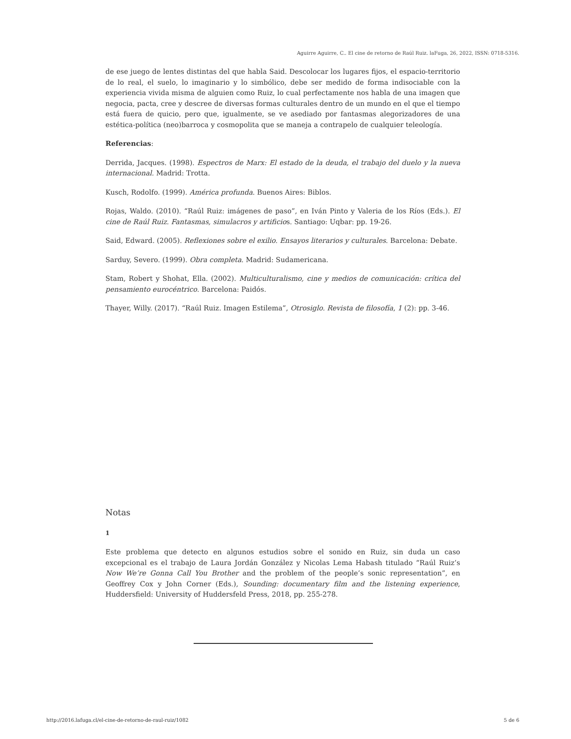Aguirre Aguirre, C.. El cine de retorno de Raúl Ruiz. laFuga, 26, 2022, ISSN: 0718-5316.
de ese juego de lentes distintas del que habla Said. Descolocar los lugares fijos, el espacio-territorio de lo real, el suelo, lo imaginario y lo simbólico, debe ser medido de forma indisociable con la experiencia vivida misma de alguien como Ruiz, lo cual perfectamente nos habla de una imagen que negocia, pacta, cree y descree de diversas formas culturales dentro de un mundo en el que el tiempo está fuera de quicio, pero que, igualmente, se ve asediado por fantasmas alegorizadores de una estética-política (neo)barroca y cosmopolita que se maneja a contrapelo de cualquier teleología.
Referencias:
Derrida, Jacques. (1998). Espectros de Marx: El estado de la deuda, el trabajo del duelo y la nueva internacional. Madrid: Trotta.
Kusch, Rodolfo. (1999). América profunda. Buenos Aires: Biblos.
Rojas, Waldo. (2010). “Raúl Ruiz: imágenes de paso”, en Iván Pinto y Valeria de los Ríos (Eds.). El cine de Raúl Ruiz. Fantasmas, simulacros y artificios. Santiago: Uqbar: pp. 19-26.
Said, Edward. (2005). Reflexiones sobre el exilio. Ensayos literarios y culturales. Barcelona: Debate.
Sarduy, Severo. (1999). Obra completa. Madrid: Sudamericana.
Stam, Robert y Shohat, Ella. (2002). Multiculturalismo, cine y medios de comunicación: crítica del pensamiento eurocéntrico. Barcelona: Paidós.
Thayer, Willy. (2017). “Raúl Ruiz. Imagen Estilema”, Otrosiglo. Revista de filosofía, 1 (2): pp. 3-46.
Notas
1
Este problema que detecto en algunos estudios sobre el sonido en Ruiz, sin duda un caso excepcional es el trabajo de Laura Jordán González y Nicolas Lema Habash titulado “Raúl Ruiz’s Now We’re Gonna Call You Brother and the problem of the people’s sonic representation”, en Geoffrey Cox y John Corner (Eds.), Sounding: documentary film and the listening experience, Huddersfield: University of Huddersfeld Press, 2018, pp. 255-278.
http://2016.lafuga.cl/el-cine-de-retorno-de-raul-ruiz/1082 5 de 6